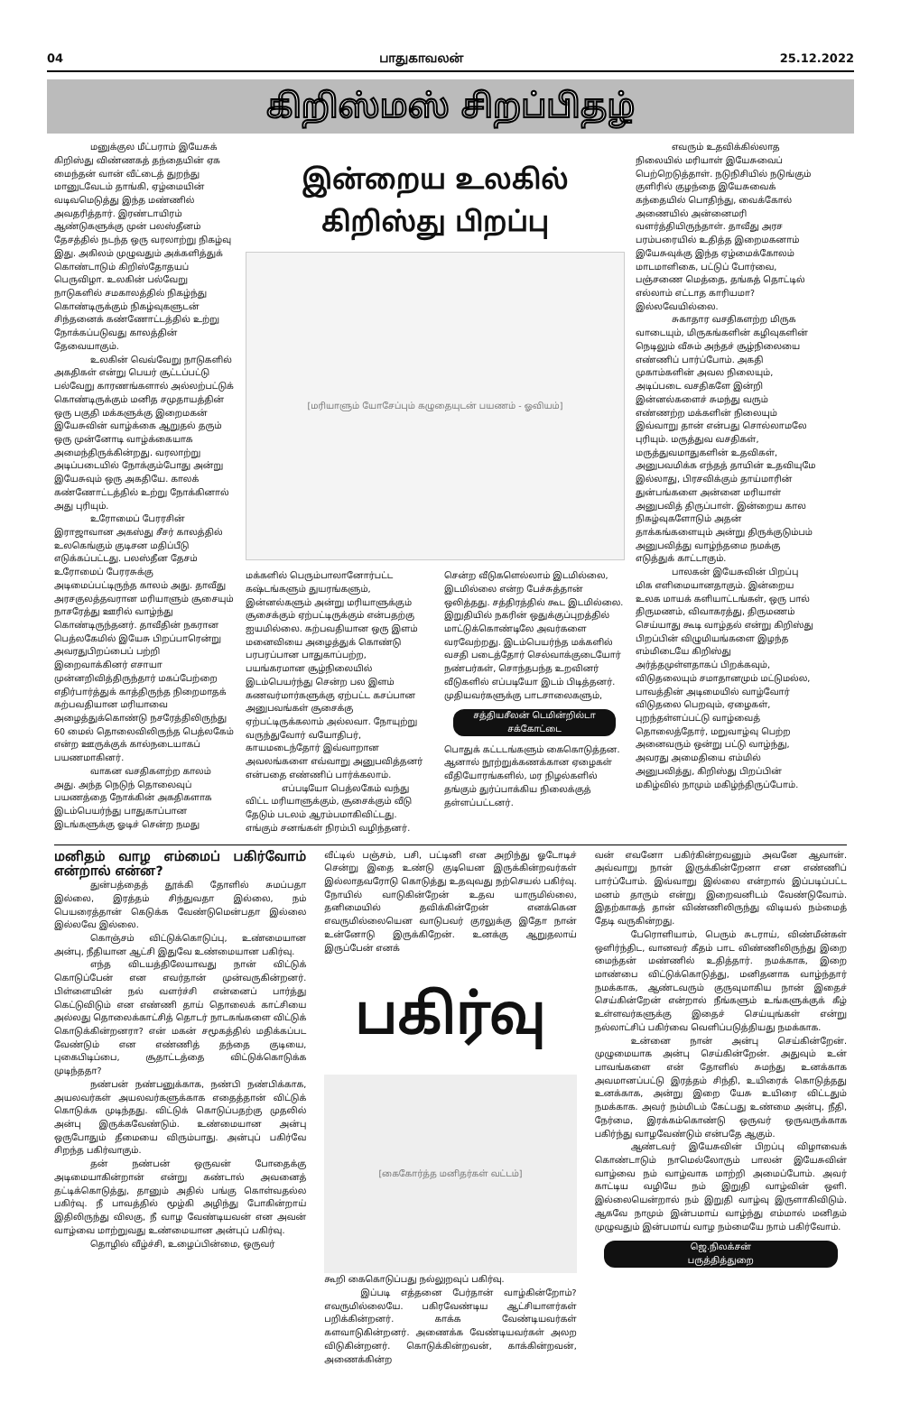04 பாதுகாவலன் 25.12.2022
கிறிஸ்மஸ் சிறப்பிதழ்
மனுக்குல மீட்பராம் இயேசுக் கிறிஸ்து விண்ணகத் தந்தையின் ஏக மைந்தன் வான் வீட்டைத் துறந்து மானுடவேடம் தாங்கி, ஏழ்மையின் வடிவமெடுத்து இந்த மண்ணில் அவதரித்தார். இரண்டாயிரம் ஆண்டுகளுக்கு முன் பலஸ்தீனம் தேசத்தில் நடந்த ஒரு வரலாற்று நிகழ்வு இது. அகிலம் முழுவதும் அக்களித்துக் கொண்டாடும் கிறிஸ்தோதயப் பெருவிழா. உலகின் பல்வேறு நாடுகளில் சமகாலத்தில் நிகழ்ந்து கொண்டிருக்கும் நிகழ்வுகளுடன் சிந்தனைக் கண்ணோட்டத்தில் உற்று நோக்கப்படுவது காலத்தின் தேவையாகும்.
உலகின் வெவ்வேறு நாடுகளில் அகதிகள் என்று பெயர் சூட்டப்பட்டு பல்வேறு காரணங்களால் அல்லற்பட்டுக் கொண்டிருக்கும் மனித சமுதாயத்தின் ஒரு பகுதி மக்களுக்கு இறைமகன் இயேசுவின் வாழ்க்கை ஆறுதல் தரும் ஒரு முன்னோடி வாழ்க்கையாக அமைந்திருக்கின்றது. வரலாற்று அடிப்படையில் நோக்கும்போது அன்று இயேசுவும் ஒரு அகதியே. காலக் கண்ணோட்டத்தில் உற்று நோக்கினால் அது புரியும்.
உரோமைப் பேரரசின் இராஜாவான அகஸ்து சீசர் காலத்தில் உலகெங்கும் குடிசன மதிப்பீடு எடுக்கப்பட்டது. பலஸ்தீன தேசம் உரோமைப் பேரரசுக்கு அடிமைப்பட்டிருந்த காலம் அது. தாவீது அரசகுலத்தவரான மரியாளும் சூசையும் நாசரேத்து ஊரில் வாழ்ந்து கொண்டிருந்தனர். தாவீதின் நகரான பெத்லகேமில் இயேசு பிறப்பாரென்று அவரதுபிறப்பைப் பற்றி இறைவாக்கினர் எசாயா முன்னறிவித்திருந்தார் மகப்பேற்றை எதிர்பார்த்துக் காத்திருந்த நிறைமாதக் கற்பவதியான மரியாவை அழைத்துக்கொண்டு நசரேத்திலிருந்து 60 மைல் தொலைவிலிருந்த பெத்லகேம் என்ற ஊருக்குக் கால்நடையாகப் பயணமாகினர்.
வாகன வசதிகளற்ற காலம் அது. அந்த நெடுந் தொலைவுப் பயணத்தை நோக்கின் அகதிகளாக இடம்பெயர்ந்து பாதுகாப்பான இடங்களுக்கு ஓடிச் சென்ற நமது
இன்றைய உலகில் கிறிஸ்து பிறப்பு
[மரியாளும் யோசேப்பும் கழுதையுடன் பயணம் - ஓவியம்]
மக்களில் பெரும்பாலானோர்பட்ட கஷ்டங்களும் துயரங்களும், இன்னல்களும் அன்று மரியாளுக்கும் சூசைக்கும் ஏற்பட்டிருக்கும் என்பதற்கு ஐயமில்லை. கற்பவதியான ஒரு இளம் மனைவியை அழைத்துக் கொண்டு பரபரப்பான பாதுகாப்பற்ற, பயங்கரமான சூழ்நிலையில் இடம்பெயர்ந்து சென்ற பல இளம் கணவர்மார்களுக்கு ஏற்பட்ட கசப்பான அனுபவங்கள் சூசைக்கு ஏற்பட்டிருக்கலாம் அல்லவா. நோயுற்று வருந்துவோர் வயோதிபர், காயமடைந்தோர் இவ்வாறான அவலங்களை எவ்வாறு அனுபவித்தனர் என்பதை எண்ணிப் பார்க்கலாம்.
எப்படியோ பெத்லகேம் வந்து விட்ட மரியாளுக்கும், சூசைக்கும் வீடு தேடும் படலம் ஆரம்பமாகிவிட்டது. எங்கும் சனங்கள் நிரம்பி வழிந்தனர்.
சென்ற வீடுகளெல்லாம் இடமில்லை, இடமில்லை என்ற பேச்சுத்தான் ஒலித்தது. சத்திரத்தில் கூட இடமில்லை. இறுதியில் நகரின் ஒதுக்குப்புறத்தில் மாட்டுக்கொண்டிலே அவர்களை வரவேற்றது. இடம்பெயர்ந்த மக்களில் வசதி படைத்தோர் செல்வாக்குடையோர் நண்பர்கள், சொந்தபந்த உறவினர் வீடுகளில் எப்படியோ இடம் பிடித்தனர். முதியவர்களுக்கு பாடசாலைகளும்,
சத்தியசீலன் டெமின்றில்டா
சக்கோட்டை
பொதுக் கட்டடங்களும் கைகொடுத்தன. ஆனால் நூற்றுக்கணக்கான ஏழைகள் வீதியோரங்களில், மர நிழல்களில் தங்கும் துர்ப்பாக்கிய நிலைக்குத் தள்ளப்பட்டனர்.
எவரும் உதவிக்கில்லாத நிலையில் மரியாள் இயேசுவைப் பெற்றெடுத்தாள். நடுநிசியில் நடுங்கும் குளிரில் குழந்தை இயேசுவைக் கந்தையில் பொதிந்து, வைக்கோல் அணையில் அன்னைமரி வளர்த்தியிருந்தாள். தாவீது அரச பரம்பரையில் உதித்த இறைமகனாம் இயேசுவுக்கு இந்த ஏழ்மைக்கோலம் மாடமாளிகை, பட்டுப் போர்வை, பஞ்சணை மெத்தை, தங்கத் தொட்டில் எல்லாம் எட்டாத காரியமா? இல்லவேயில்லை.
சுகாதார வசதிகளற்ற மிருக வாடையும், மிருகங்களின் கழிவுகளின் நெடிலும் வீசும் அந்தச் சூழ்நிலையை எண்ணிப் பார்ப்போம். அகதி முகாம்களின் அவல நிலையும், அடிப்படை வசதிகளே இன்றி இன்னல்களைச் சுமந்து வரும் எண்ணற்ற மக்களின் நிலையும் இவ்வாறு தான் என்பது சொல்லாமலே புரியும். மருத்துவ வசதிகள், மருத்துவமாதுகளின் உதவிகள், அனுபவமிக்க எந்தத் தாயின் உதவியுமே இல்லாது, பிரசவிக்கும் தாய்மாரின் துன்பங்களை அன்னை மரியாள் அனுபவித் திருப்பாள். இன்றைய கால நிகழ்வுகளோடும் அதன் தாக்கங்களையும் அன்று திருக்குடும்பம் அனுபவித்து வாழ்ந்தமை நமக்கு எடுத்துக் காட்டாகும்.
பாலகன் இயேசுவின் பிறப்பு மிக எளிமையானதாகும். இன்றைய உலக மாயக் களியாட்டங்கள், ஒரு பால் திருமணம், விவாகரத்து, திருமணம் செய்யாது கூடி வாழ்தல் என்று கிறிஸ்து பிறப்பின் விழுமியங்களை இழந்த எம்மிடையே கிறிஸ்து அர்த்தமுள்ளதாகப் பிறக்கவும், விடுதலையும் சமாதானமும் மட்டுமல்ல, பாவத்தின் அடிமையில் வாழ்வோர் விடுதலை பெறவும், ஏழைகள், புறந்தள்ளப்பட்டு வாழ்வைத் தொலைத்தோர், மறுவாழ்வு பெற்ற அனைவரும் ஒன்று பட்டு வாழ்ந்து, அவரது அமைதியை எம்மில் அனுபவித்து, கிறிஸ்து பிறப்பின் மகிழ்வில் நாமும் மகிழ்ந்திருப்போம்.
மனிதம் வாழ எம்மைப் பகிர்வோம் என்றால் என்ன?
துன்பத்தைத் தூக்கி தோளில் சுமப்பதா இல்லை, இரத்தம் சிந்துவதா இல்லை, நம் பெயரைத்தான் கெடுக்க வேண்டுமென்பதா இல்லை இல்லவே இல்லை.
கொஞ்சம் விட்டுக்கொடுப்பு, உண்மையான அன்பு, நீதியான ஆட்சி இதுவே உண்மையான பகிர்வு.
எந்த விடயத்திலேயாவது நான் விட்டுக் கொடுப்பேன் என எவர்தான் முன்வருகின்றனர். பிள்ளையின் நல் வளர்ச்சி என்னைப் பார்த்து கெட்டுவிடும் என எண்ணி தாய் தொலைக் காட்சியை அல்லது தொலைக்காட்சித் தொடர் நாடகங்களை விட்டுக் கொடுக்கின்றனரா? என் மகன் சமூகத்தில் மதிக்கப்பட வேண்டும் என எண்ணித் தந்தை குடியை, புகைபிடிப்பை, சூதாட்டத்தை விட்டுக்கொடுக்க முடிந்ததா?
நண்பன் நண்பனுக்காக, நண்பி நண்பிக்காக, அயலவர்கள் அயலவர்களுக்காக எதைத்தான் விட்டுக் கொடுக்க முடிந்தது. விட்டுக் கொடுப்பதற்கு முதலில் அன்பு இருக்கவேண்டும். உண்மையான அன்பு ஒருபோதும் தீமையை விரும்பாது. அன்புப் பகிர்வே சிறந்த பகிர்வாகும்.
தன் நண்பன் ஒருவன் போதைக்கு அடிமையாகின்றான் என்று கண்டால் அவனைத் தட்டிக்கொடுத்து, தானும் அதில் பங்கு கொள்வதல்ல பகிர்வு. நீ பாவத்தில் மூழ்கி அழிந்து போகின்றாய் இதிலிருந்து விலகு, நீ வாழ வேண்டியவன் என அவன் வாழ்வை மாற்றுவது உண்மையான அன்புப் பகிர்வு.
தொழில் வீழ்ச்சி, உழைப்பின்மை, ஒருவர்
வீட்டில் பஞ்சம், பசி, பட்டினி என அறிந்து ஓடோடிச் சென்று இதை உண்டு குடியென இருக்கின்றவர்கள் இல்லாதவரோடு கொடுத்து உதவுவது நற்செயல் பகிர்வு. நோயில் வாடுகின்றேன் உதவ யாருமில்லை, தனிமையில் தவிக்கின்றேன் எனக்கென எவருமில்லையென வாடுபவர் குரலுக்கு இதோ நான் உன்னோடு இருக்கிறேன். உனக்கு ஆறுதலாய் இருப்பேன் எனக்
பகிர்வு
[கைகோர்த்த மனிதர்கள் வட்டம்]
கூறி கைகொடுப்பது நல்லுறவுப் பகிர்வு.
இப்படி எத்தனை பேர்தான் வாழ்கின்றோம்? எவருமில்லையே. பகிரவேண்டிய ஆட்சியாளர்கள் பறிக்கின்றனர். காக்க வேண்டியவர்கள் களவாடுகின்றனர். அணைக்க வேண்டியவர்கள் அலற விடுகின்றனர். கொடுக்கின்றவன், காக்கின்றவன், அணைக்கின்ற
வன் எவனோ பகிர்கின்றவனும் அவனே ஆவான். அவ்வாறு நான் இருக்கின்றேனா என எண்ணிப் பார்ப்போம். இவ்வாறு இல்லை என்றால் இப்படிப்பட்ட மனம் தாரும் என்று இறைவனிடம் வேண்டுவோம். இதற்காகத் தான் விண்ணிலிருந்து விடியல் நம்மைத் தேடி வருகின்றது.
பேரொளியாம், பெரும் சுடராய், விண்மீன்கள் ஒளிர்ந்திட, வானவர் கீதம் பாட விண்ணிலிருந்து இறை மைந்தன் மண்ணில் உதித்தார். நமக்காக, இறை மாண்பை விட்டுக்கொடுத்து, மனிதனாக வாழ்ந்தார் நமக்காக, ஆண்டவரும் குருவுமாகிய நான் இதைச் செய்கின்றேன் என்றால் நீங்களும் உங்களுக்குக் கீழ் உள்ளவர்களுக்கு இதைச் செய்யுங்கள் என்று நல்லாட்சிப் பகிர்வை வெளிப்படுத்தியது நமக்காக.
உன்னை நான் அன்பு செய்கின்றேன். முழுமையாக அன்பு செய்கின்றேன். அதுவும் உன் பாவங்களை என் தோளில் சுமந்து உனக்காக அவமானப்பட்டு இரத்தம் சிந்தி, உயிரைக் கொடுத்தது உனக்காக, அன்று இறை யேசு உயிரை விட்டதும் நமக்காக. அவர் நம்மிடம் கேட்பது உண்மை அன்பு, நீதி, நேர்மை, இரக்கம்கொண்டு ஒருவர் ஒருவருக்காக பகிர்ந்து வாழவேண்டும் என்பதே ஆகும்.
ஆண்டவர் இயேசுவின் பிறப்பு விழாவைக் கொண்டாடும் நாமெல்லோரும் பாலன் இயேசுவின் வாழ்வை நம் வாழ்வாக மாற்றி அமைப்போம். அவர் காட்டிய வழியே நம் இறுதி வாழ்வின் ஒளி. இல்லையென்றால் நம் இறுதி வாழ்வு இருளாகிவிடும். ஆகவே நாமும் இன்பமாய் வாழ்ந்து எம்மால் மனிதம் முழுவதும் இன்பமாய் வாழ நம்மையே நாம் பகிர்வோம்.
ஜெ.நிலக்சன்
பருத்தித்துறை